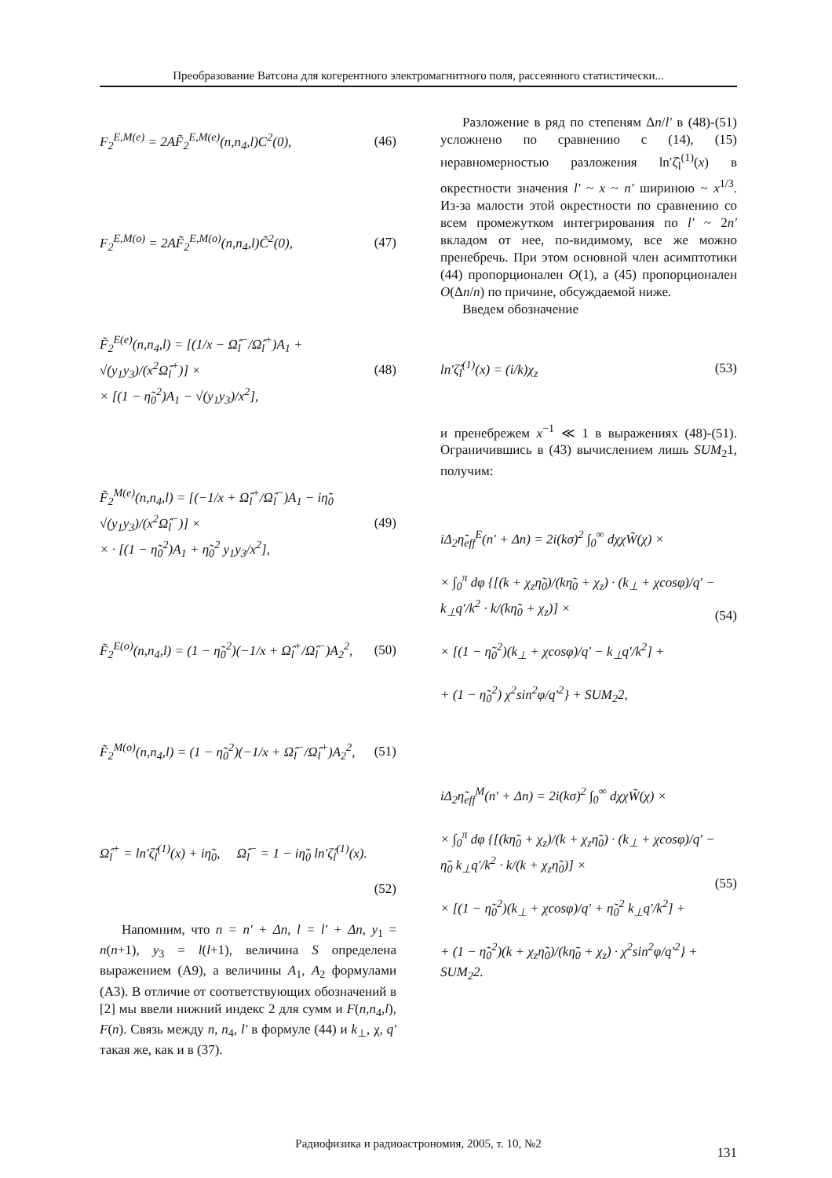Преобразование Ватсона для когерентного электромагнитного поля, рассеянного статистически...
F<sub>2</sub><sup>E,M(e)</sup> = 2AF̃<sub>2</sub><sup>E,M(e)</sup>(n,n<sub>4</sub>,l)C<sup>2</sup>(0), (46)
F<sub>2</sub><sup>E,M(o)</sup> = 2AF̃<sub>2</sub><sup>E,M(o)</sup>(n,n<sub>4</sub>,l)C̃<sup>2</sup>(0), (47)
F̃<sub>2</sub><sup>E(e)</sup>(n,n<sub>4</sub>,l) = [(1/x − Ω̂<sub>l</sub><sup>−</sup>/Ω̂<sub>l</sub><sup>+</sup>)A<sub>1</sub> + √(y<sub>1</sub>y<sub>3</sub>)/(x<sup>2</sup>Ω̂<sub>l</sub><sup>+</sup>)] ×
× [(1 − η̃<sub>0</sub><sup>2</sup>)A<sub>1</sub> − √(y<sub>1</sub>y<sub>3</sub>)/x<sup>2</sup>], (48)
F̃<sub>2</sub><sup>M(e)</sup>(n,n<sub>4</sub>,l) = [(−1/x + Ω̂<sub>l</sub><sup>+</sup>/Ω̂<sub>l</sub><sup>−</sup>)A<sub>1</sub> − iη̃<sub>0</sub> √(y<sub>1</sub>y<sub>3</sub>)/(x<sup>2</sup>Ω̂<sub>l</sub><sup>−</sup>)] ×
× · [(1 − η̃<sub>0</sub><sup>2</sup>)A<sub>1</sub> + η̃<sub>0</sub><sup>2</sup> y<sub>1</sub>y<sub>3</sub>/x<sup>2</sup>], (49)
F̃<sub>2</sub><sup>E(o)</sup>(n,n<sub>4</sub>,l) = (1 − η̃<sub>0</sub><sup>2</sup>)(−1/x + Ω̂<sub>l</sub><sup>+</sup>/Ω̂<sub>l</sub><sup>−</sup>)A<sub>2</sub><sup>2</sup>, (50)
F̃<sub>2</sub><sup>M(o)</sup>(n,n<sub>4</sub>,l) = (1 − η̃<sub>0</sub><sup>2</sup>)(−1/x + Ω̂<sub>l</sub><sup>−</sup>/Ω̂<sub>l</sub><sup>+</sup>)A<sub>2</sub><sup>2</sup>, (51)
Ω̂<sub>l</sub><sup>+</sup> = ln′ζ̂<sub>l</sub><sup>(1)</sup>(x) + iη̃<sub>0</sub>, Ω̂<sub>l</sub><sup>−</sup> = 1 − iη̃<sub>0</sub> ln′ζ̂<sub>l</sub><sup>(1)</sup>(x).
(52)
Напомним, что n = n′ + Δn, l = l′ + Δn, y<sub>1</sub> = n(n+1), y<sub>3</sub> = l(l+1), величина S определена выражением (А9), а величины A<sub>1</sub>, A<sub>2</sub> формулами (А3). В отличие от соответствующих обозначений в [2] мы ввели нижний индекс 2 для сумм и F(n,n<sub>4</sub>,l), F(n). Связь между n, n<sub>4</sub>, l′ в формуле (44) и k<sub>⊥</sub>, χ, q′ такая же, как и в (37).
Разложение в ряд по степеням Δn/l′ в (48)-(51) усложнено по сравнению с (14), (15) неравномерностью разложения ln′ζ̂<sub>l</sub><sup>(1)</sup>(x) в окрестности значения l′ ~ x ~ n′ шириною ~ x<sup>1/3</sup>. Из-за малости этой окрестности по сравнению со всем промежутком интегрирования по l′ ~ 2n′ вкладом от нее, по-видимому, все же можно пренебречь. При этом основной член асимптотики (44) пропорционален O(1), а (45) пропорционален O(Δn/n) по причине, обсуждаемой ниже.
Введем обозначение
ln′ζ̂<sub>l</sub><sup>(1)</sup>(x) = (i/k)χ<sub>z</sub> (53)
и пренебрежем x<sup>−1</sup> ≪ 1 в выражениях (48)-(51). Ограничившись в (43) вычислением лишь SUM<sub>2</sub>1, получим:
iΔ<sub>2</sub>η̃<sub>eff</sub><sup>E</sup>(n′ + Δn) = 2i(kσ)<sup>2</sup> ∫<sub>0</sub><sup>∞</sup> dχχW̃(χ) ×
× ∫<sub>0</sub><sup>π</sup> dφ {[(k + χ<sub>z</sub>η̃<sub>0</sub>)/(kη̃<sub>0</sub> + χ<sub>z</sub>) · (k<sub>⊥</sub> + χcosφ)/q′ − k<sub>⊥</sub>q′/k<sup>2</sup> · k/(kη̃<sub>0</sub> + χ<sub>z</sub>)] ×
× [(1 − η̃<sub>0</sub><sup>2</sup>)(k<sub>⊥</sub> + χcosφ)/q′ − k<sub>⊥</sub>q′/k<sup>2</sup>] +
+ (1 − η̃<sub>0</sub><sup>2</sup>) χ<sup>2</sup>sin<sup>2</sup>φ/q′<sup>2</sup>} + SUM<sub>2</sub>2, (54)
iΔ<sub>2</sub>η̃<sub>eff</sub><sup>M</sup>(n′ + Δn) = 2i(kσ)<sup>2</sup> ∫<sub>0</sub><sup>∞</sup> dχχW̃(χ) ×
× ∫<sub>0</sub><sup>π</sup> dφ {[(kη̃<sub>0</sub> + χ<sub>z</sub>)/(k + χ<sub>z</sub>η̃<sub>0</sub>) · (k<sub>⊥</sub> + χcosφ)/q′ − η̃<sub>0</sub> k<sub>⊥</sub>q′/k<sup>2</sup> · k/(k + χ<sub>z</sub>η̃<sub>0</sub>)] ×
× [(1 − η̃<sub>0</sub><sup>2</sup>)(k<sub>⊥</sub> + χcosφ)/q′ + η̃<sub>0</sub><sup>2</sup> k<sub>⊥</sub>q′/k<sup>2</sup>] +
+ (1 − η̃<sub>0</sub><sup>2</sup>)(k + χ<sub>z</sub>η̃<sub>0</sub>)/(kη̃<sub>0</sub> + χ<sub>z</sub>) · χ<sup>2</sup>sin<sup>2</sup>φ/q′<sup>2</sup>} + SUM<sub>2</sub>2. (55)
Радиофизика и радиоастрономия, 2005, т. 10, №2
131